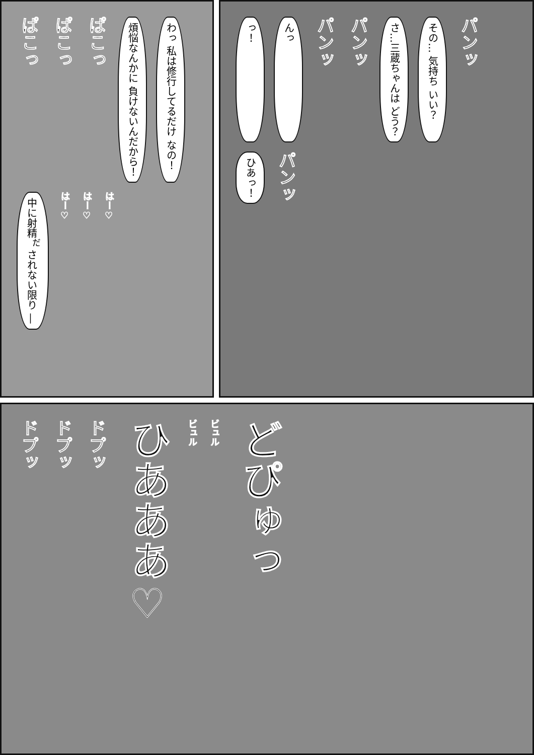ぱこっ
ぱこっ
ぱこっ
煩悩なんかに 負けないんだから！
わっ 私は修行してるだけ なの！
中に射精<sup>だ</sup> されない限り ―
はー♡
はー♡
はー♡
っ！
んっ
パンッ
パンッ
さ…三蔵ちゃんは どう？
その… 気持ち いい？
パンッ
ひあっ！
パンッ
ドプッ
ドプッ
ドプッ
ひあああ♡
ビュル
ビュル
どぴゅっ